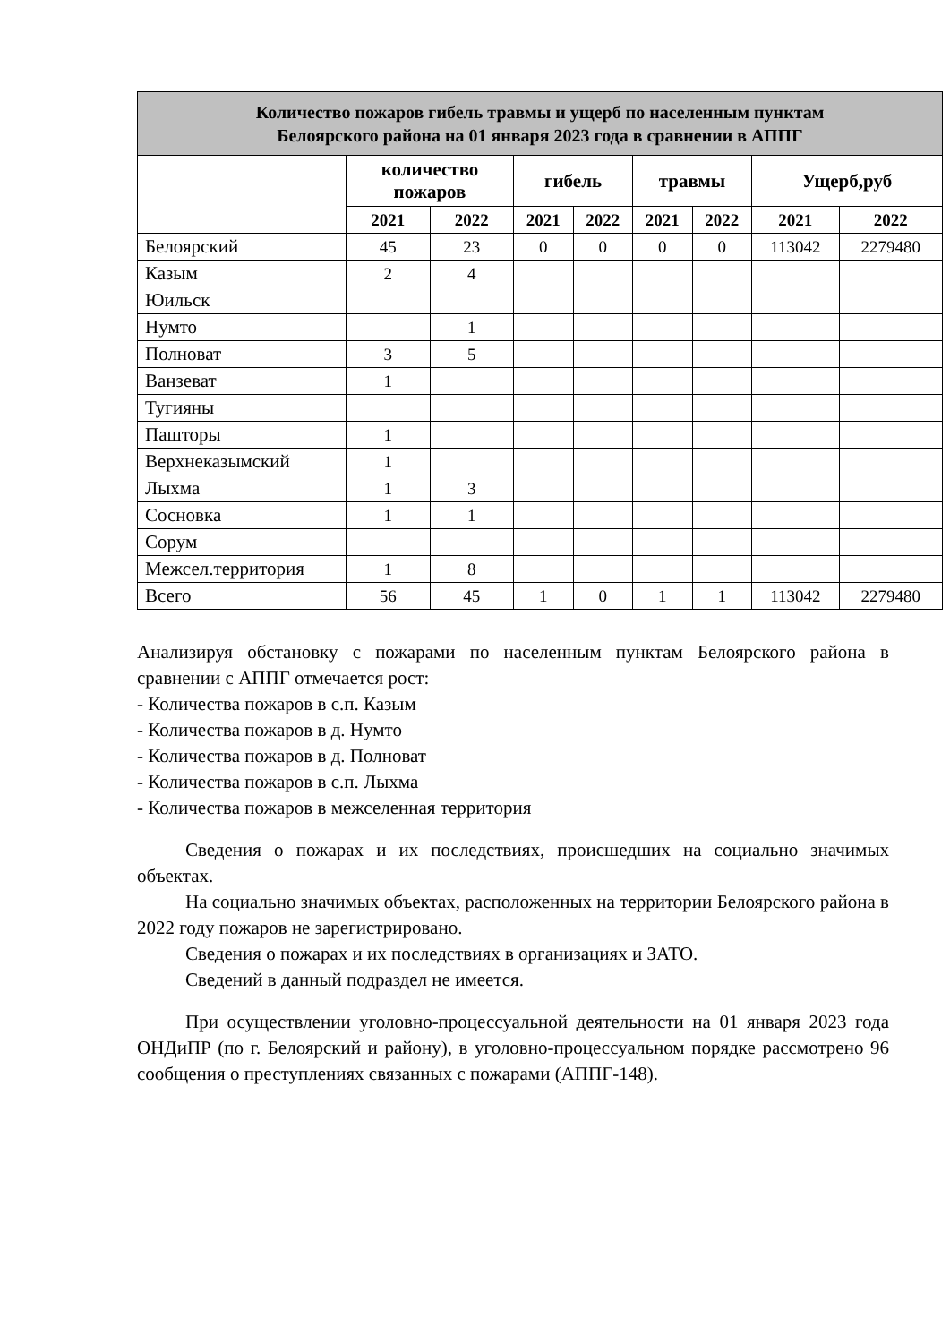| Количество пожаров гибель травмы и ущерб по населенным пунктам Белоярского района на 01 января 2023 года в сравнении в АППГ | | | | | | | | |
| --- | --- | --- | --- | --- | --- | --- | --- | --- |
| | количество пожаров | | гибель | | травмы | | Ущерб,руб | |
| | 2021 | 2022 | 2021 | 2022 | 2021 | 2022 | 2021 | 2022 |
| Белоярский | 45 | 23 | 0 | 0 | 0 | 0 | 113042 | 2279480 |
| Казым | 2 | 4 | | | | | | |
| Юильск | | | | | | | | |
| Нумто | | 1 | | | | | | |
| Полноват | 3 | 5 | | | | | | |
| Ванзеват | 1 | | | | | | | |
| Тугияны | | | | | | | | |
| Пашторы | 1 | | | | | | | |
| Верхнеказымский | 1 | | | | | | | |
| Лыхма | 1 | 3 | | | | | | |
| Сосновка | 1 | 1 | | | | | | |
| Сорум | | | | | | | | |
| Межсел.территория | 1 | 8 | | | | | | |
| Всего | 56 | 45 | 1 | 0 | 1 | 1 | 113042 | 2279480 |
Анализируя обстановку с пожарами по населенным пунктам Белоярского района в сравнении с АППГ отмечается рост:
- Количества пожаров в с.п. Казым
- Количества пожаров в д. Нумто
- Количества пожаров в д. Полноват
- Количества пожаров в с.п. Лыхма
- Количества пожаров в межселенная территория
Сведения о пожарах и их последствиях, происшедших на социально значимых объектах.
На социально значимых объектах, расположенных на территории Белоярского района в 2022 году пожаров не зарегистрировано.
Сведения о пожарах и их последствиях в организациях и ЗАТО.
Сведений в данный подраздел не имеется.
При осуществлении уголовно-процессуальной деятельности на 01 января 2023 года ОНДиПР (по г. Белоярский и району), в уголовно-процессуальном порядке рассмотрено 96 сообщения о преступлениях связанных с пожарами (АППГ-148).